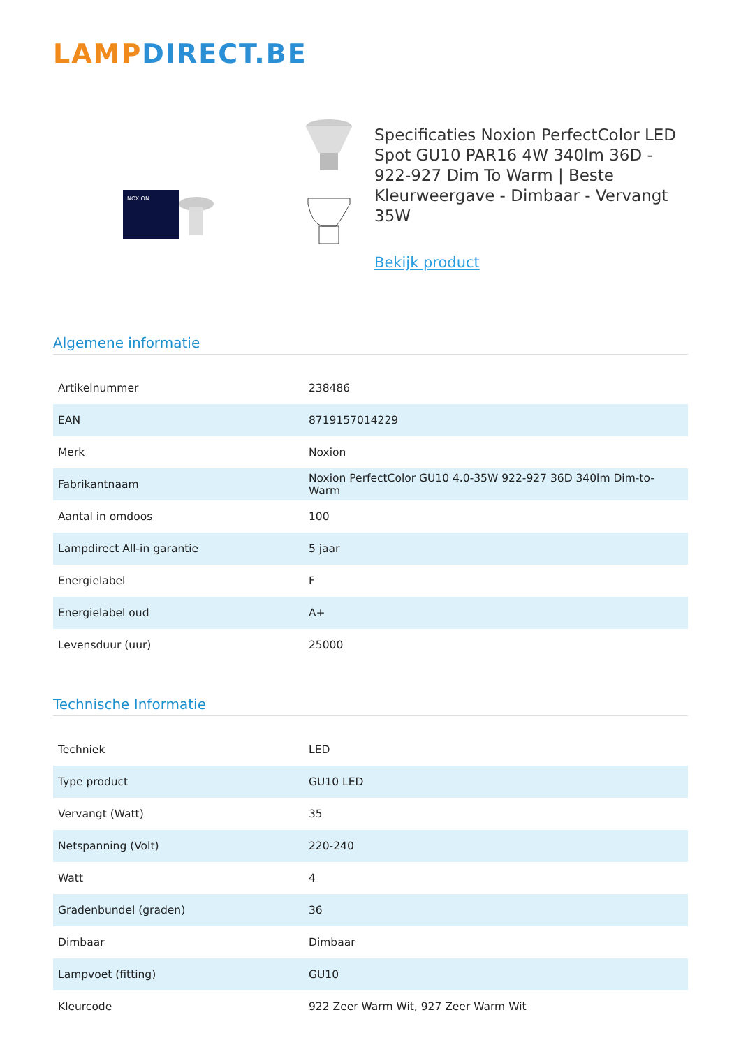LAMP DIRECT.BE
NOXION
Specificaties Noxion PerfectColor LED Spot GU10 PAR16 4W 340lm 36D - 922-927 Dim To Warm | Beste Kleurweergave - Dimbaar - Vervangt 35W
Bekijk product
Algemene informatie
| Artikelnummer | 238486 |
| EAN | 8719157014229 |
| Merk | Noxion |
| Fabrikantnaam | Noxion PerfectColor GU10 4.0-35W 922-927 36D 340lm Dim-to-Warm |
| Aantal in omdoos | 100 |
| Lampdirect All-in garantie | 5 jaar |
| Energielabel | F |
| Energielabel oud | A+ |
| Levensduur (uur) | 25000 |
Technische Informatie
| Techniek | LED |
| Type product | GU10 LED |
| Vervangt (Watt) | 35 |
| Netspanning (Volt) | 220-240 |
| Watt | 4 |
| Gradenbundel (graden) | 36 |
| Dimbaar | Dimbaar |
| Lampvoet (fitting) | GU10 |
| Kleurcode | 922 Zeer Warm Wit, 927 Zeer Warm Wit |